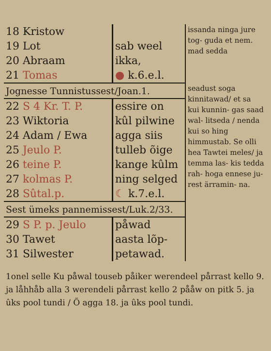| 18 Kristow | | issanda ninga jure tog- guda et nem. mad sedda |
| 19 Lot | sab weel | |
| 20 Abraam | ikka, | |
| 21 Tomas | ● k.6.e.l. | |
| Jognesse Tunnistussest/Joan.1. | | seadust soga kinnitawad/ et sa kui kunnin- gas saad wal- litseda / nenda kui so hing himmustab. Se olli hea Tawtei meles/ ja temma las- kis tedda rah- hoga ennese ju- rest ärramin- na. |
| 22 S 4 Kr. T. P. | essire on | |
| 23 Wiktoria | kûl pilwine | |
| 24 Adam / Ewa | agga siis | |
| 25 Jeulo P. | tulleb õige | |
| 26 teine P. | kange kûlm | |
| 27 kolmas P. | ning selged | |
| 28 Sûtal.p. | ☾ k.7.e.l. | |
| Sest ümeks pannemissest/Luk.2/33. | | |
| 29 S P. p. Jeulo | påwad | |
| 30 Tawet | aasta lõp- | |
| 31 Silwester | petawad. | |
1onel selle Ku påwal touseb påiker werendeel pårrast kello 9. ja låhhåb alla 3 werendeli pårrast kello 2 pååw on pitk 5. ja ûks pool tundi / Õ agga 18. ja ûks pool tundi.